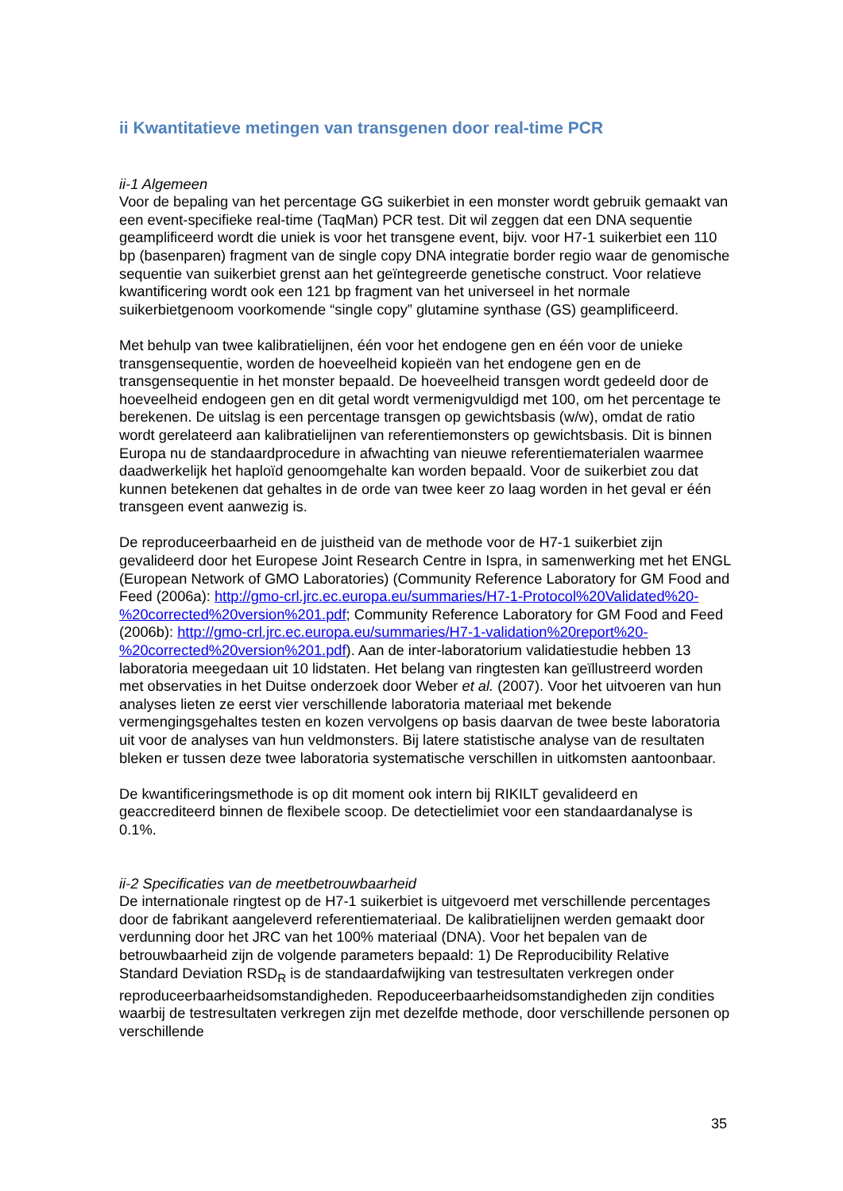ii Kwantitatieve metingen van transgenen door real-time PCR
ii-1 Algemeen
Voor de bepaling van het percentage GG suikerbiet in een monster wordt gebruik gemaakt van een event-specifieke real-time (TaqMan) PCR test. Dit wil zeggen dat een DNA sequentie geamplificeerd wordt die uniek is voor het transgene event, bijv. voor H7-1 suikerbiet een 110 bp (basenparen) fragment van de single copy DNA integratie border regio waar de genomische sequentie van suikerbiet grenst aan het geïntegreerde genetische construct. Voor relatieve kwantificering wordt ook een 121 bp fragment van het universeel in het normale suikerbietgenoom voorkomende “single copy” glutamine synthase (GS) geamplificeerd.
Met behulp van twee kalibratielijnen, één voor het endogene gen en één voor de unieke transgensequentie, worden de hoeveelheid kopieën van het endogene gen en de transgensequentie in het monster bepaald. De hoeveelheid transgen wordt gedeeld door de hoeveelheid endogeen gen en dit getal wordt vermenigvuldigd met 100, om het percentage te berekenen. De uitslag is een percentage transgen op gewichtsbasis (w/w), omdat de ratio wordt gerelateerd aan kalibratielijnen van referentiemonsters op gewichtsbasis. Dit is binnen Europa nu de standaardprocedure in afwachting van nieuwe referentiematerialen waarmee daadwerkelijk het haploïd genoomgehalte kan worden bepaald. Voor de suikerbiet zou dat kunnen betekenen dat gehaltes in de orde van twee keer zo laag worden in het geval er één transgeen event aanwezig is.
De reproduceerbaarheid en de juistheid van de methode voor de H7-1 suikerbiet zijn gevalideerd door het Europese Joint Research Centre in Ispra, in samenwerking met het ENGL (European Network of GMO Laboratories) (Community Reference Laboratory for GM Food and Feed (2006a): http://gmo-crl.jrc.ec.europa.eu/summaries/H7-1-Protocol%20Validated%20-%20corrected%20version%201.pdf; Community Reference Laboratory for GM Food and Feed (2006b): http://gmo-crl.jrc.ec.europa.eu/summaries/H7-1-validation%20report%20-%20corrected%20version%201.pdf). Aan de inter-laboratorium validatiestudie hebben 13 laboratoria meegedaan uit 10 lidstaten. Het belang van ringtesten kan geïllustreerd worden met observaties in het Duitse onderzoek door Weber et al. (2007). Voor het uitvoeren van hun analyses lieten ze eerst vier verschillende laboratoria materiaal met bekende vermengingsgehaltes testen en kozen vervolgens op basis daarvan de twee beste laboratoria uit voor de analyses van hun veldmonsters. Bij latere statistische analyse van de resultaten bleken er tussen deze twee laboratoria systematische verschillen in uitkomsten aantoonbaar.
De kwantificeringsmethode is op dit moment ook intern bij RIKILT gevalideerd en geaccrediteerd binnen de flexibele scoop. De detectielimiet voor een standaardanalyse is 0.1%.
ii-2 Specificaties van de meetbetrouwbaarheid
De internationale ringtest op de H7-1 suikerbiet is uitgevoerd met verschillende percentages door de fabrikant aangeleverd referentiemateriaal. De kalibratielijnen werden gemaakt door verdunning door het JRC van het 100% materiaal (DNA). Voor het bepalen van de betrouwbaarheid zijn de volgende parameters bepaald: 1) De Reproducibility Relative Standard Deviation RSD<sub>R</sub> is de standaardafwijking van testresultaten verkregen onder reproduceerbaarheidsomstandigheden. Repoduceerbaarheidsomstandigheden zijn condities waarbij de testresultaten verkregen zijn met dezelfde methode, door verschillende personen op verschillende
35